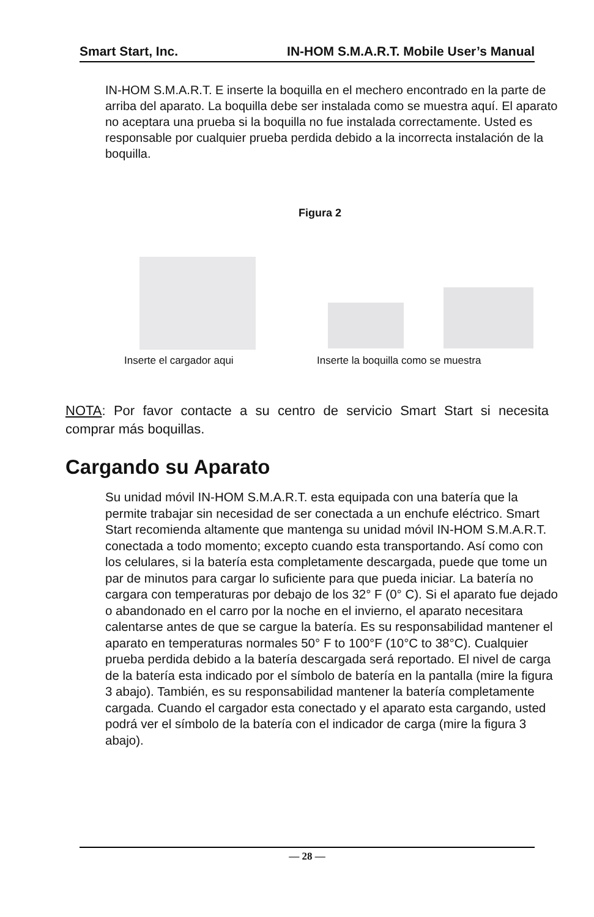Smart Start, Inc. IN-HOM S.M.A.R.T. Mobile User’s Manual
IN-HOM S.M.A.R.T. E inserte la boquilla en el mechero encontrado en la parte de arriba del aparato. La boquilla debe ser instalada como se muestra aquí. El aparato no aceptara una prueba si la boquilla no fue instalada correctamente. Usted es responsable por cualquier prueba perdida debido a la incorrecta instalación de la boquilla.
Figura 2
Inserte el cargador aqui
Inserte la boquilla como se muestra
NOTA: Por favor contacte a su centro de servicio Smart Start si necesita comprar más boquillas.
Cargando su Aparato
Su unidad móvil IN-HOM S.M.A.R.T. esta equipada con una batería que la permite trabajar sin necesidad de ser conectada a un enchufe eléctrico. Smart Start recomienda altamente que mantenga su unidad móvil IN-HOM S.M.A.R.T. conectada a todo momento; excepto cuando esta transportando. Así como con los celulares, si la batería esta completamente descargada, puede que tome un par de minutos para cargar lo suficiente para que pueda iniciar. La batería no cargara con temperaturas por debajo de los 32° F (0° C). Si el aparato fue dejado o abandonado en el carro por la noche en el invierno, el aparato necesitara calentarse antes de que se cargue la batería. Es su responsabilidad mantener el aparato en temperaturas normales 50° F to 100°F (10°C to 38°C). Cualquier prueba perdida debido a la batería descargada será reportado. El nivel de carga de la batería esta indicado por el símbolo de batería en la pantalla (mire la figura 3 abajo). También, es su responsabilidad mantener la batería completamente cargada. Cuando el cargador esta conectado y el aparato esta cargando, usted podrá ver el símbolo de la batería con el indicador de carga (mire la figura 3 abajo).
— 28 —